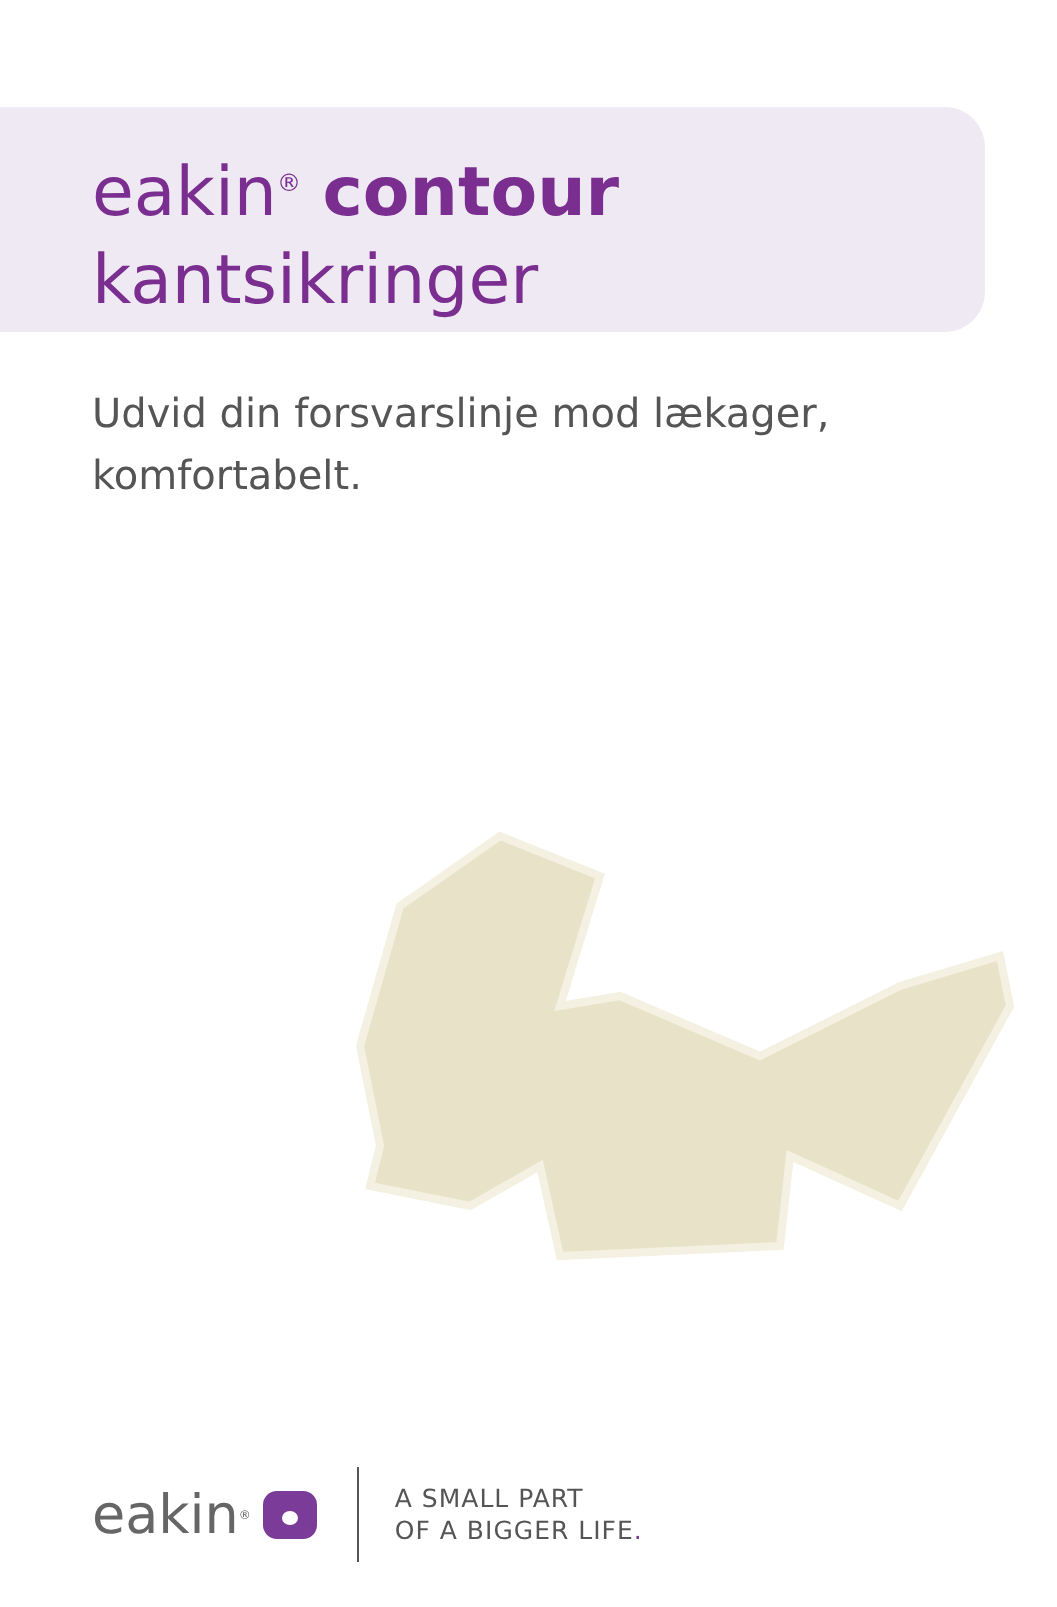eakin<sup>®</sup> contour
kantsikringer
Udvid din forsvarslinje mod lækager,
komfortabelt.
eakin<sup>®</sup>
A SMALL PART
OF A BIGGER LIFE.